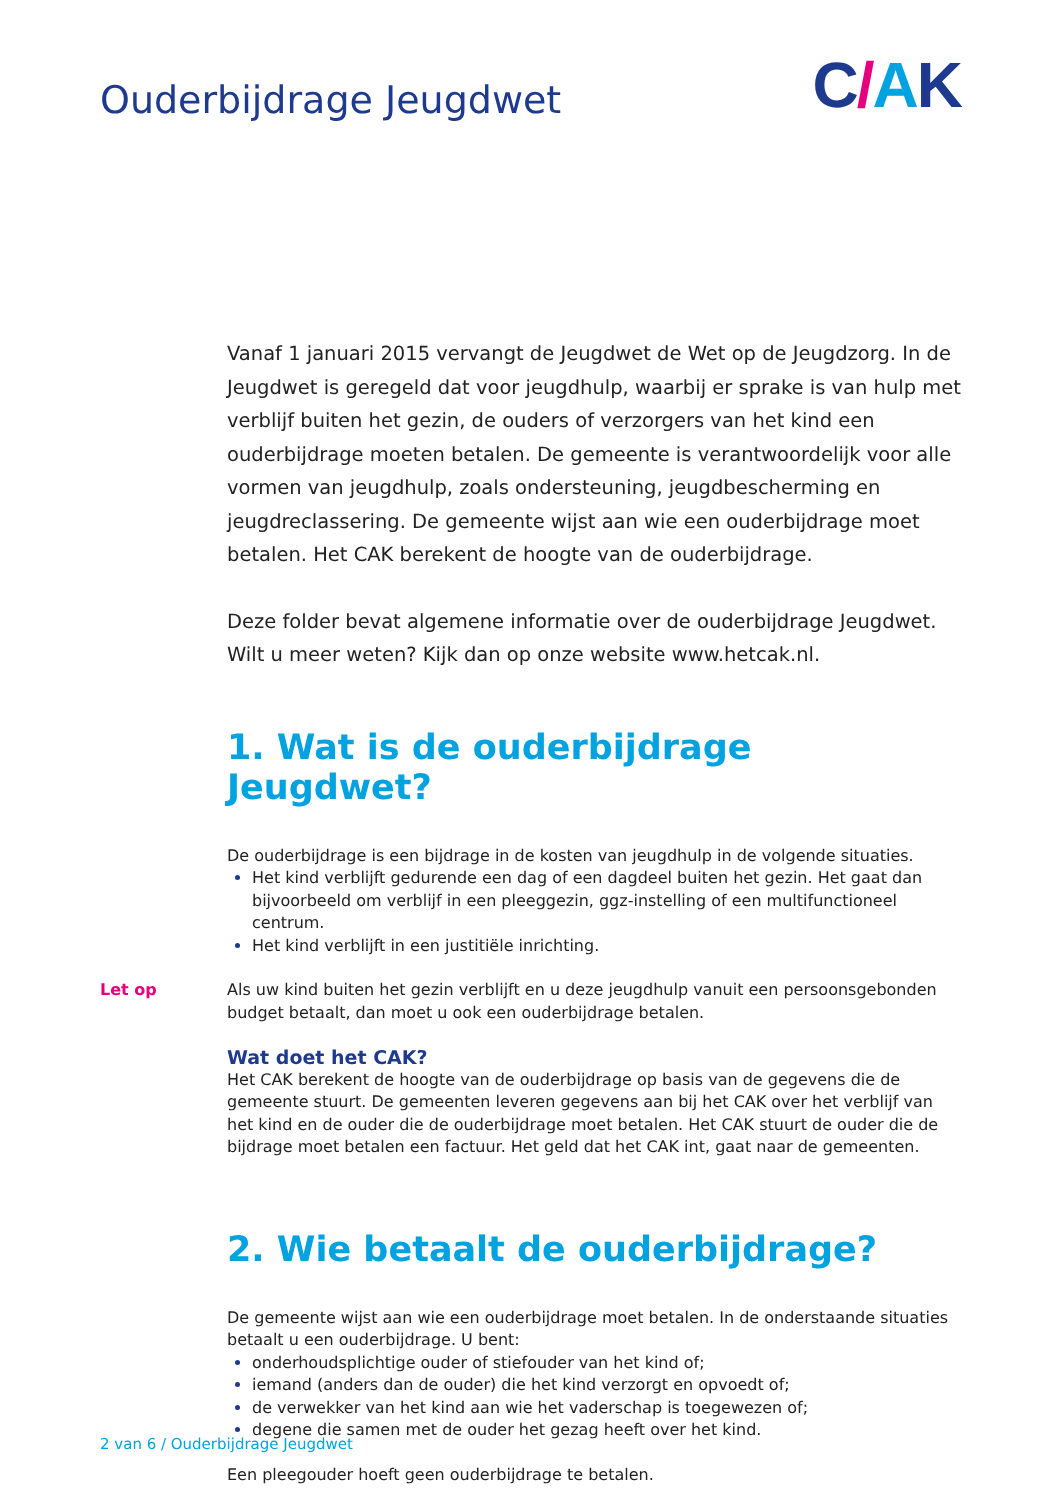Ouderbijdrage Jeugdwet
C/AK
Vanaf 1 januari 2015 vervangt de Jeugdwet de Wet op de Jeugdzorg. In de Jeugdwet is geregeld dat voor jeugdhulp, waarbij er sprake is van hulp met verblijf buiten het gezin, de ouders of verzorgers van het kind een ouderbijdrage moeten betalen. De gemeente is verantwoordelijk voor alle vormen van jeugdhulp, zoals ondersteuning, jeugdbescherming en jeugdreclassering. De gemeente wijst aan wie een ouderbijdrage moet betalen. Het CAK berekent de hoogte van de ouderbijdrage.
Deze folder bevat algemene informatie over de ouderbijdrage Jeugdwet. Wilt u meer weten? Kijk dan op onze website www.hetcak.nl.
1. Wat is de ouderbijdrage Jeugdwet?
De ouderbijdrage is een bijdrage in de kosten van jeugdhulp in de volgende situaties.
Het kind verblijft gedurende een dag of een dagdeel buiten het gezin. Het gaat dan bijvoorbeeld om verblijf in een pleeggezin, ggz-instelling of een multifunctioneel centrum.
Het kind verblijft in een justitiële inrichting.
Let op Als uw kind buiten het gezin verblijft en u deze jeugdhulp vanuit een persoonsgebonden budget betaalt, dan moet u ook een ouderbijdrage betalen.
Wat doet het CAK?
Het CAK berekent de hoogte van de ouderbijdrage op basis van de gegevens die de gemeente stuurt. De gemeenten leveren gegevens aan bij het CAK over het verblijf van het kind en de ouder die de ouderbijdrage moet betalen. Het CAK stuurt de ouder die de bijdrage moet betalen een factuur. Het geld dat het CAK int, gaat naar de gemeenten.
2. Wie betaalt de ouderbijdrage?
De gemeente wijst aan wie een ouderbijdrage moet betalen. In de onderstaande situaties betaalt u een ouderbijdrage. U bent:
onderhoudsplichtige ouder of stiefouder van het kind of;
iemand (anders dan de ouder) die het kind verzorgt en opvoedt of;
de verwekker van het kind aan wie het vaderschap is toegewezen of;
degene die samen met de ouder het gezag heeft over het kind.
Een pleegouder hoeft geen ouderbijdrage te betalen.
2 van 6 / Ouderbijdrage Jeugdwet